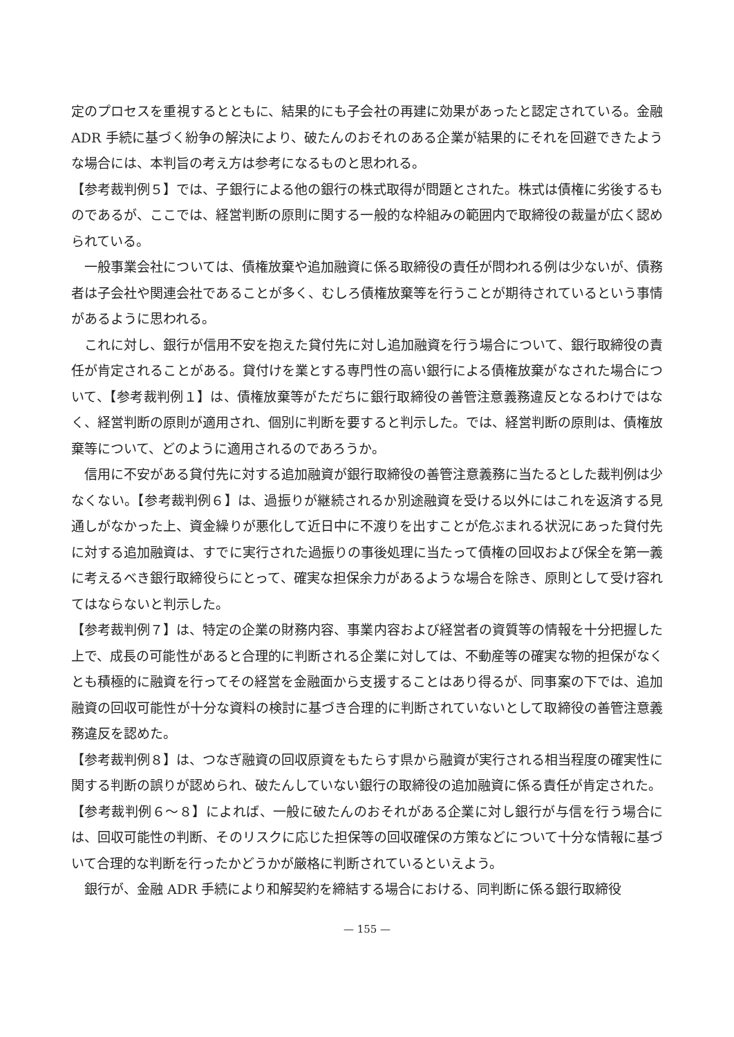定のプロセスを重視するとともに、結果的にも子会社の再建に効果があったと認定されている。金融 ADR 手続に基づく紛争の解決により、破たんのおそれのある企業が結果的にそれを回避できたような場合には、本判旨の考え方は参考になるものと思われる。
【参考裁判例５】では、子銀行による他の銀行の株式取得が問題とされた。株式は債権に劣後するものであるが、ここでは、経営判断の原則に関する一般的な枠組みの範囲内で取締役の裁量が広く認められている。
一般事業会社については、債権放棄や追加融資に係る取締役の責任が問われる例は少ないが、債務者は子会社や関連会社であることが多く、むしろ債権放棄等を行うことが期待されているという事情があるように思われる。
これに対し、銀行が信用不安を抱えた貸付先に対し追加融資を行う場合について、銀行取締役の責任が肯定されることがある。貸付けを業とする専門性の高い銀行による債権放棄がなされた場合について、【参考裁判例１】は、債権放棄等がただちに銀行取締役の善管注意義務違反となるわけではなく、経営判断の原則が適用され、個別に判断を要すると判示した。では、経営判断の原則は、債権放棄等について、どのように適用されるのであろうか。
信用に不安がある貸付先に対する追加融資が銀行取締役の善管注意義務に当たるとした裁判例は少なくない。【参考裁判例６】は、過振りが継続されるか別途融資を受ける以外にはこれを返済する見通しがなかった上、資金繰りが悪化して近日中に不渡りを出すことが危ぶまれる状況にあった貸付先に対する追加融資は、すでに実行された過振りの事後処理に当たって債権の回収および保全を第一義に考えるべき銀行取締役らにとって、確実な担保余力があるような場合を除き、原則として受け容れてはならないと判示した。
【参考裁判例７】は、特定の企業の財務内容、事業内容および経営者の資質等の情報を十分把握した上で、成長の可能性があると合理的に判断される企業に対しては、不動産等の確実な物的担保がなくとも積極的に融資を行ってその経営を金融面から支援することはあり得るが、同事案の下では、追加融資の回収可能性が十分な資料の検討に基づき合理的に判断されていないとして取締役の善管注意義務違反を認めた。
【参考裁判例８】は、つなぎ融資の回収原資をもたらす県から融資が実行される相当程度の確実性に関する判断の誤りが認められ、破たんしていない銀行の取締役の追加融資に係る責任が肯定された。
【参考裁判例６～８】によれば、一般に破たんのおそれがある企業に対し銀行が与信を行う場合には、回収可能性の判断、そのリスクに応じた担保等の回収確保の方策などについて十分な情報に基づいて合理的な判断を行ったかどうかが厳格に判断されているといえよう。
銀行が、金融 ADR 手続により和解契約を締結する場合における、同判断に係る銀行取締役
— 155 —